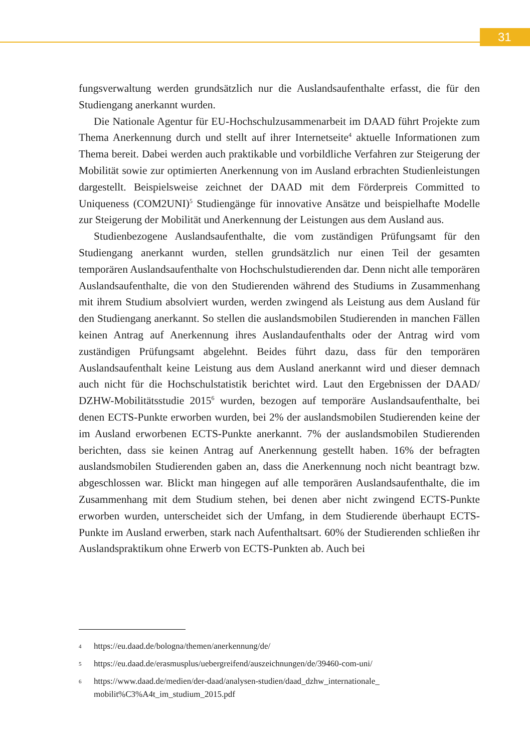31
fungsverwaltung werden grundsätzlich nur die Auslandsaufenthalte erfasst, die für den Studiengang anerkannt wurden.
Die Nationale Agentur für EU-Hochschulzusammenarbeit im DAAD führt Projekte zum Thema Anerkennung durch und stellt auf ihrer Internetseite<sup>4</sup> aktuelle Informationen zum Thema bereit. Dabei werden auch praktikable und vorbildliche Verfahren zur Steigerung der Mobilität sowie zur optimierten Anerkennung von im Ausland erbrachten Studienleistungen dargestellt. Beispielsweise zeichnet der DAAD mit dem Förderpreis Committed to Uniqueness (COM2UNI)<sup>5</sup> Studiengänge für innovative Ansätze und beispielhafte Modelle zur Steigerung der Mobilität und Anerkennung der Leistungen aus dem Ausland aus.
Studienbezogene Auslandsaufenthalte, die vom zuständigen Prüfungsamt für den Studiengang anerkannt wurden, stellen grundsätzlich nur einen Teil der gesamten temporären Auslandsaufenthalte von Hochschulstudierenden dar. Denn nicht alle temporären Auslandsaufenthalte, die von den Studierenden während des Studiums in Zusammenhang mit ihrem Studium absolviert wurden, werden zwingend als Leistung aus dem Ausland für den Studiengang anerkannt. So stellen die auslandsmobilen Studierenden in manchen Fällen keinen Antrag auf Anerkennung ihres Auslandaufenthalts oder der Antrag wird vom zuständigen Prüfungsamt abgelehnt. Beides führt dazu, dass für den temporären Auslandsaufenthalt keine Leistung aus dem Ausland anerkannt wird und dieser demnach auch nicht für die Hochschulstatistik berichtet wird. Laut den Ergebnissen der DAAD/ DZHW-Mobilitätsstudie 2015<sup>6</sup> wurden, bezogen auf temporäre Auslandsaufenthalte, bei denen ECTS-Punkte erworben wurden, bei 2% der auslandsmobilen Studierenden keine der im Ausland erworbenen ECTS-Punkte anerkannt. 7% der auslandsmobilen Studierenden berichten, dass sie keinen Antrag auf Anerkennung gestellt haben. 16% der befragten auslandsmobilen Studierenden gaben an, dass die Anerkennung noch nicht beantragt bzw. abgeschlossen war. Blickt man hingegen auf alle temporären Auslandsaufenthalte, die im Zusammenhang mit dem Studium stehen, bei denen aber nicht zwingend ECTS-Punkte erworben wurden, unterscheidet sich der Umfang, in dem Studierende überhaupt ECTS-Punkte im Ausland erwerben, stark nach Aufenthaltsart. 60% der Studierenden schließen ihr Auslandspraktikum ohne Erwerb von ECTS-Punkten ab. Auch bei
4
https://eu.daad.de/bologna/themen/anerkennung/de/
5
https://eu.daad.de/erasmusplus/uebergreifend/auszeichnungen/de/39460-com-uni/
6
https://www.daad.de/medien/der-daad/analysen-studien/daad_dzhw_internationale_
mobilit%C3%A4t_im_studium_2015.pdf